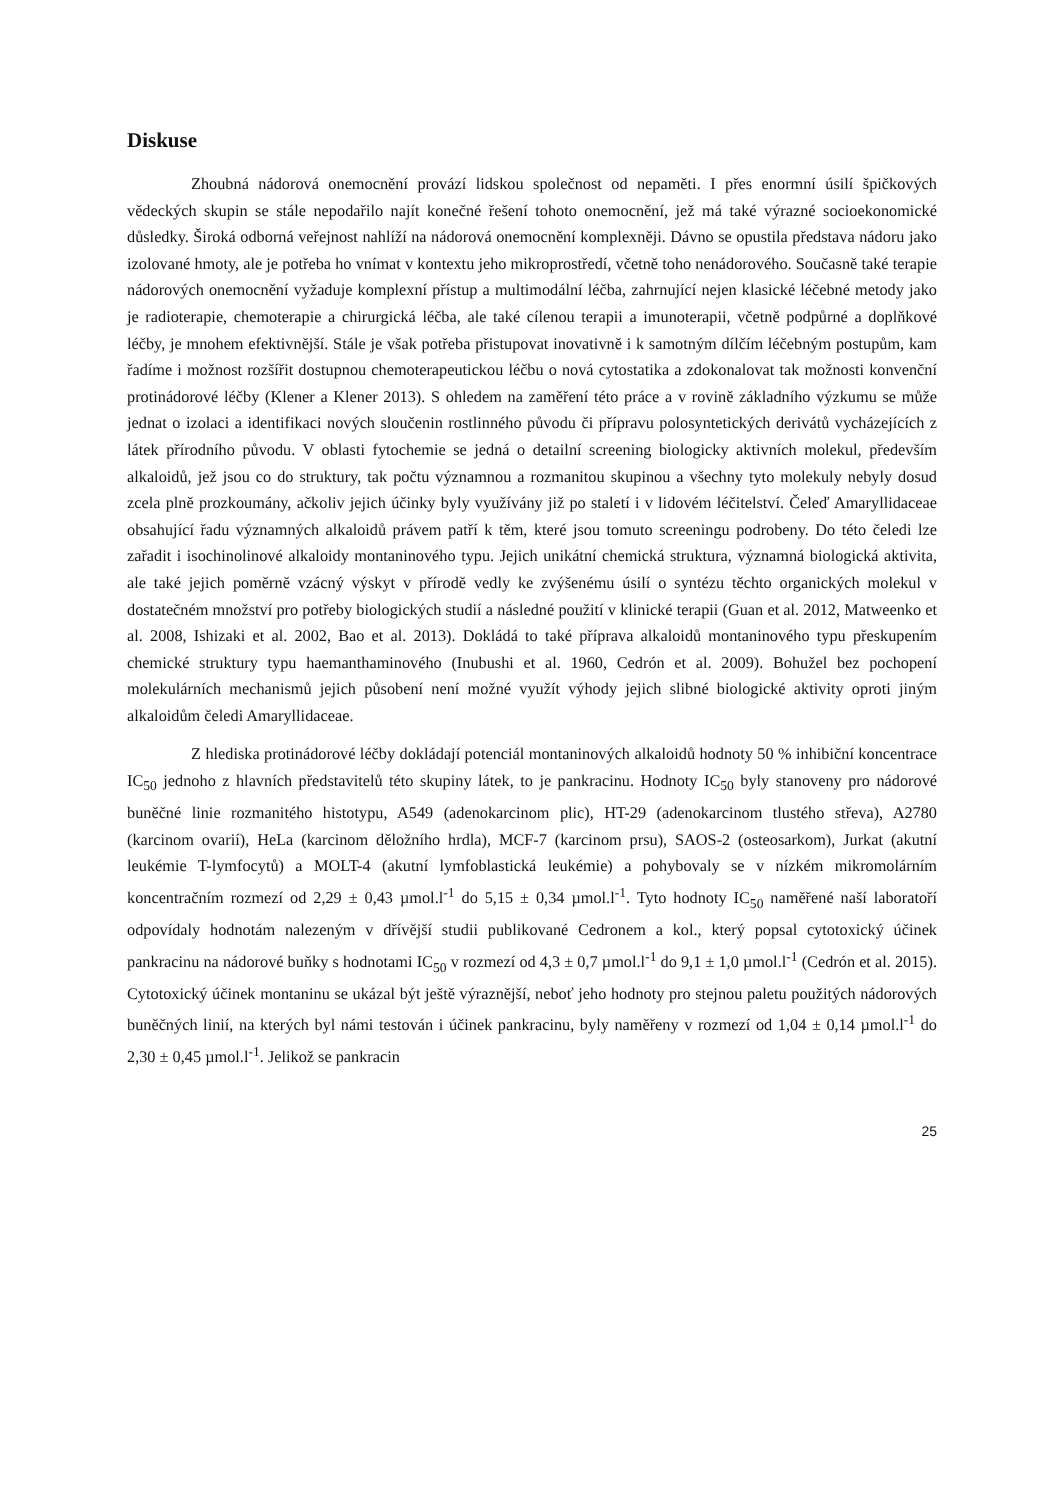Diskuse
Zhoubná nádorová onemocnění provází lidskou společnost od nepaměti. I přes enormní úsilí špičkových vědeckých skupin se stále nepodařilo najít konečné řešení tohoto onemocnění, jež má také výrazné socioekonomické důsledky. Široká odborná veřejnost nahlíží na nádorová onemocnění komplexněji. Dávno se opustila představa nádoru jako izolované hmoty, ale je potřeba ho vnímat v kontextu jeho mikroprostředí, včetně toho nenádorového. Současně také terapie nádorových onemocnění vyžaduje komplexní přístup a multimodální léčba, zahrnující nejen klasické léčebné metody jako je radioterapie, chemoterapie a chirurgická léčba, ale také cílenou terapii a imunoterapii, včetně podpůrné a doplňkové léčby, je mnohem efektivnější. Stále je však potřeba přistupovat inovativně i k samotným dílčím léčebným postupům, kam řadíme i možnost rozšířit dostupnou chemoterapeutickou léčbu o nová cytostatika a zdokonalovat tak možnosti konvenční protinádorové léčby (Klener a Klener 2013). S ohledem na zaměření této práce a v rovině základního výzkumu se může jednat o izolaci a identifikaci nových sloučenin rostlinného původu či přípravu polosyntetických derivátů vycházejících z látek přírodního původu. V oblasti fytochemie se jedná o detailní screening biologicky aktivních molekul, především alkaloidů, jež jsou co do struktury, tak počtu významnou a rozmanitou skupinou a všechny tyto molekuly nebyly dosud zcela plně prozkoumány, ačkoliv jejich účinky byly využívány již po staletí i v lidovém léčitelství. Čeleď Amaryllidaceae obsahující řadu významných alkaloidů právem patří k těm, které jsou tomuto screeningu podrobeny. Do této čeledi lze zařadit i isochinolinové alkaloidy montaninového typu. Jejich unikátní chemická struktura, významná biologická aktivita, ale také jejich poměrně vzácný výskyt v přírodě vedly ke zvýšenému úsilí o syntézu těchto organických molekul v dostatečném množství pro potřeby biologických studií a následné použití v klinické terapii (Guan et al. 2012, Matweenko et al. 2008, Ishizaki et al. 2002, Bao et al. 2013). Dokládá to také příprava alkaloidů montaninového typu přeskupením chemické struktury typu haemanthaminového (Inubushi et al. 1960, Cedrón et al. 2009). Bohužel bez pochopení molekulárních mechanismů jejich působení není možné využít výhody jejich slibné biologické aktivity oproti jiným alkaloidům čeledi Amaryllidaceae.
Z hlediska protinádorové léčby dokládají potenciál montaninových alkaloidů hodnoty 50 % inhibiční koncentrace IC<sub>50</sub> jednoho z hlavních představitelů této skupiny látek, to je pankracinu. Hodnoty IC<sub>50</sub> byly stanoveny pro nádorové buněčné linie rozmanitého histotypu, A549 (adenokarcinom plic), HT-29 (adenokarcinom tlustého střeva), A2780 (karcinom ovarií), HeLa (karcinom děložního hrdla), MCF-7 (karcinom prsu), SAOS-2 (osteosarkom), Jurkat (akutní leukémie T-lymfocytů) a MOLT-4 (akutní lymfoblastická leukémie) a pohybovaly se v nízkém mikromolárním koncentračním rozmezí od 2,29 ± 0,43 µmol.l<sup>-1</sup> do 5,15 ± 0,34 µmol.l<sup>-1</sup>. Tyto hodnoty IC<sub>50</sub> naměřené naší laboratoří odpovídaly hodnotám nalezeným v dřívější studii publikované Cedronem a kol., který popsal cytotoxický účinek pankracinu na nádorové buňky s hodnotami IC<sub>50</sub> v rozmezí od 4,3 ± 0,7 µmol.l<sup>-1</sup> do 9,1 ± 1,0 µmol.l<sup>-1</sup> (Cedrón et al. 2015). Cytotoxický účinek montaninu se ukázal být ještě výraznější, neboť jeho hodnoty pro stejnou paletu použitých nádorových buněčných linií, na kterých byl námi testován i účinek pankracinu, byly naměřeny v rozmezí od 1,04 ± 0,14 µmol.l<sup>-1</sup> do 2,30 ± 0,45 µmol.l<sup>-1</sup>. Jelikož se pankracin
25